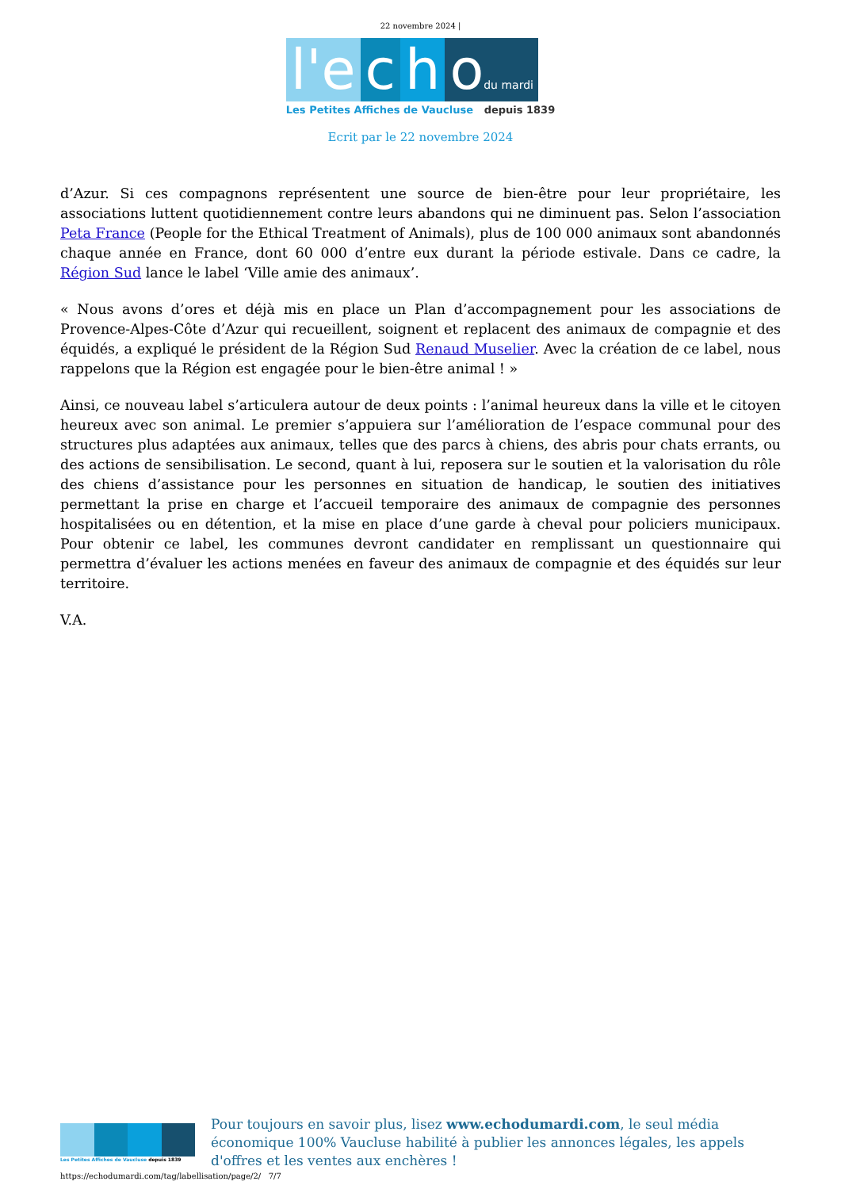22 novembre 2024 |
l'e c h odu mardi
Les Petites Affiches de Vaucluse depuis 1839
Ecrit par le 22 novembre 2024
d’Azur. Si ces compagnons représentent une source de bien-être pour leur propriétaire, les associations luttent quotidiennement contre leurs abandons qui ne diminuent pas. Selon l’association Peta France (People for the Ethical Treatment of Animals), plus de 100 000 animaux sont abandonnés chaque année en France, dont 60 000 d’entre eux durant la période estivale. Dans ce cadre, la Région Sud lance le label ‘Ville amie des animaux’.
« Nous avons d’ores et déjà mis en place un Plan d’accompagnement pour les associations de Provence-Alpes-Côte d’Azur qui recueillent, soignent et replacent des animaux de compagnie et des équidés, a expliqué le président de la Région Sud Renaud Muselier. Avec la création de ce label, nous rappelons que la Région est engagée pour le bien-être animal ! »
Ainsi, ce nouveau label s’articulera autour de deux points : l’animal heureux dans la ville et le citoyen heureux avec son animal. Le premier s’appuiera sur l’amélioration de l’espace communal pour des structures plus adaptées aux animaux, telles que des parcs à chiens, des abris pour chats errants, ou des actions de sensibilisation. Le second, quant à lui, reposera sur le soutien et la valorisation du rôle des chiens d’assistance pour les personnes en situation de handicap, le soutien des initiatives permettant la prise en charge et l’accueil temporaire des animaux de compagnie des personnes hospitalisées ou en détention, et la mise en place d’une garde à cheval pour policiers municipaux. Pour obtenir ce label, les communes devront candidater en remplissant un questionnaire qui permettra d’évaluer les actions menées en faveur des animaux de compagnie et des équidés sur leur territoire.
V.A.
Les Petites Affiches de Vaucluse depuis 1839
Pour toujours en savoir plus, lisez www.echodumardi.com, le seul média économique 100% Vaucluse habilité à publier les annonces légales, les appels d'offres et les ventes aux enchères !
https://echodumardi.com/tag/labellisation/page/2/ 7/7